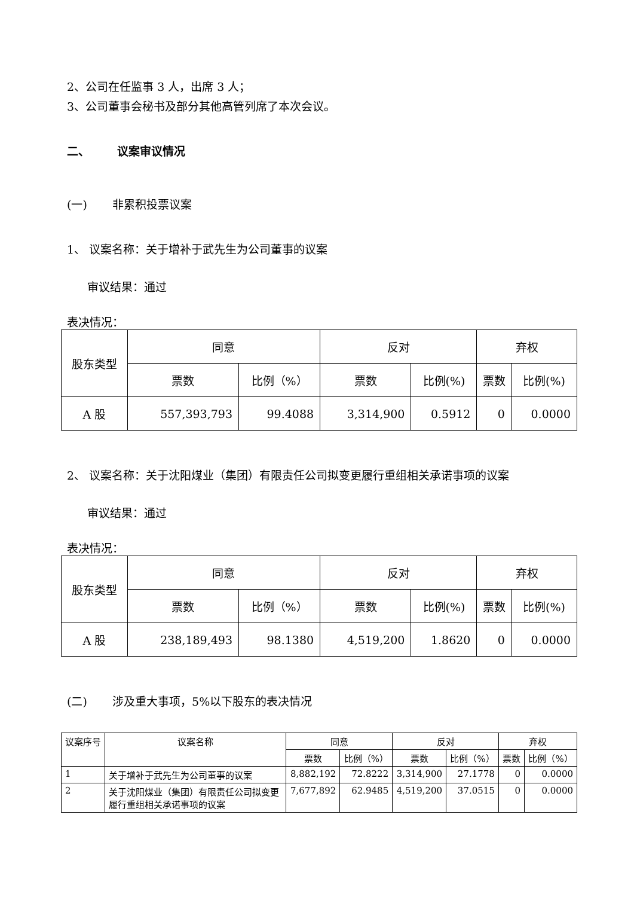2、公司在任监事 3 人，出席 3 人；
3、公司董事会秘书及部分其他高管列席了本次会议。
二、 议案审议情况
(一) 非累积投票议案
1、 议案名称：关于增补于武先生为公司董事的议案
审议结果：通过
表决情况：
| 股东类型 | 同意 | | 反对 | | 弃权 | |
| --- | --- | --- | --- | --- | --- | --- |
| | 票数 | 比例（%） | 票数 | 比例(%) | 票数 | 比例(%) |
| A 股 | 557,393,793 | 99.4088 | 3,314,900 | 0.5912 | 0 | 0.0000 |
2、 议案名称：关于沈阳煤业（集团）有限责任公司拟变更履行重组相关承诺事项的议案
审议结果：通过
表决情况：
| 股东类型 | 同意 | | 反对 | | 弃权 | |
| --- | --- | --- | --- | --- | --- | --- |
| | 票数 | 比例（%） | 票数 | 比例(%) | 票数 | 比例(%) |
| A 股 | 238,189,493 | 98.1380 | 4,519,200 | 1.8620 | 0 | 0.0000 |
(二) 涉及重大事项，5%以下股东的表决情况
| 议案序号 | 议案名称 | 同意 | | 反对 | | 弃权 | |
| --- | --- | --- | --- | --- | --- | --- | --- |
| | | 票数 | 比例（%） | 票数 | 比例（%） | 票数 | 比例（%） |
| 1 | 关于增补于武先生为公司董事的议案 | 8,882,192 | 72.8222 | 3,314,900 | 27.1778 | 0 | 0.0000 |
| 2 | 关于沈阳煤业（集团）有限责任公司拟变更履行重组相关承诺事项的议案 | 7,677,892 | 62.9485 | 4,519,200 | 37.0515 | 0 | 0.0000 |